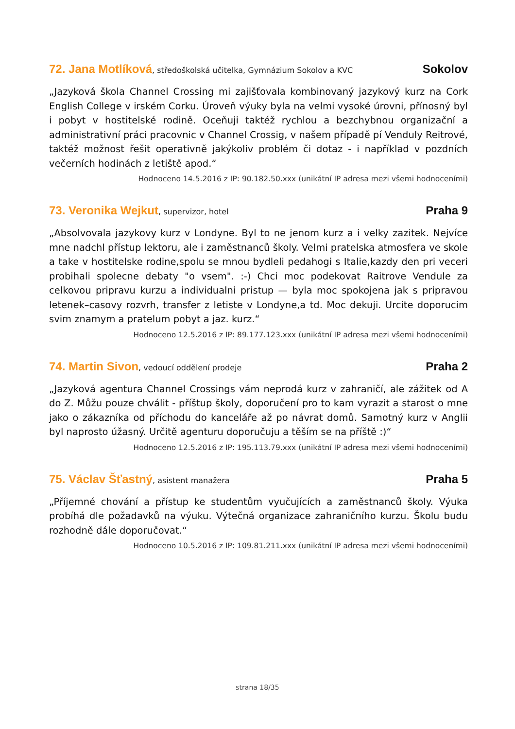72. Jana Motlíková, středoškolská učitelka, Gymnázium Sokolov a KVC
Sokolov
„Jazyková škola Channel Crossing mi zajišťovala kombinovaný jazykový kurz na Cork English College v irském Corku. Úroveň výuky byla na velmi vysoké úrovni, přínosný byl i pobyt v hostitelské rodině. Oceňuji taktéž rychlou a bezchybnou organizační a administrativní práci pracovnic v Channel Crossig, v našem případě pí Venduly Reitrové, taktéž možnost řešit operativně jakýkoliv problém či dotaz - i například v pozdních večerních hodinách z letiště apod.“
Hodnoceno 14.5.2016 z IP: 90.182.50.xxx (unikátní IP adresa mezi všemi hodnoceními)
73. Veronika Wejkut, supervizor, hotel
Praha 9
„Absolvovala jazykovy kurz v Londyne. Byl to ne jenom kurz a i velky zazitek. Nejvíce mne nadchl přístup lektoru, ale i zaměstnanců školy. Velmi pratelska atmosfera ve skole a take v hostitelske rodine,spolu se mnou bydleli pedahogi s Italie,kazdy den pri veceri probihali spolecne debaty "o vsem". :-) Chci moc podekovat Raitrove Vendule za celkovou pripravu kurzu a individualni pristup — byla moc spokojena jak s pripravou letenek–casovy rozvrh, transfer z letiste v Londyne,a td. Moc dekuji. Urcite doporucim svim znamym a pratelum pobyt a jaz. kurz.“
Hodnoceno 12.5.2016 z IP: 89.177.123.xxx (unikátní IP adresa mezi všemi hodnoceními)
74. Martin Sivon, vedoucí oddělení prodeje
Praha 2
„Jazyková agentura Channel Crossings vám neprodá kurz v zahraničí, ale zážitek od A do Z. Můžu pouze chválit - příštup školy, doporučení pro to kam vyrazit a starost o mne jako o zákazníka od příchodu do kanceláře až po návrat domů. Samotný kurz v Anglii byl naprosto úžasný. Určitě agenturu doporučuju a těším se na příště :)“
Hodnoceno 12.5.2016 z IP: 195.113.79.xxx (unikátní IP adresa mezi všemi hodnoceními)
75. Václav Šťastný, asistent manažera
Praha 5
„Příjemné chování a přístup ke studentům vyučujících a zaměstnanců školy. Výuka probíhá dle požadavků na výuku. Výtečná organizace zahraničního kurzu. Školu budu rozhodně dále doporučovat.“
Hodnoceno 10.5.2016 z IP: 109.81.211.xxx (unikátní IP adresa mezi všemi hodnoceními)
strana 18/35